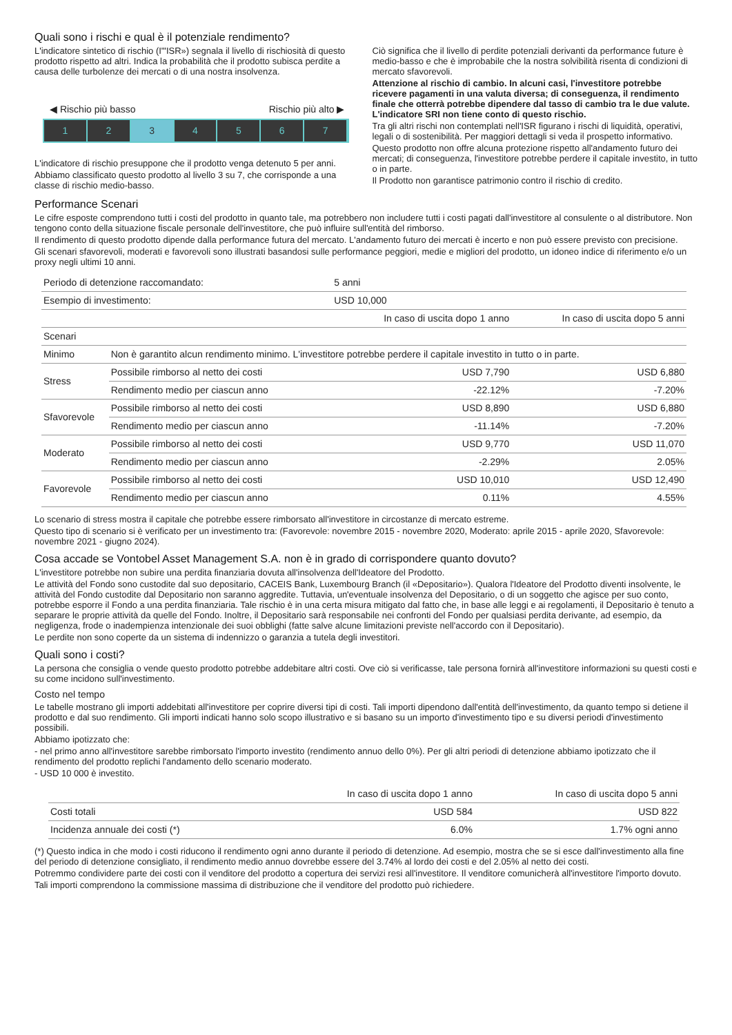Quali sono i rischi e qual è il potenziale rendimento?
L'indicatore sintetico di rischio (I'"ISR») segnala il livello di rischiosità di questo prodotto rispetto ad altri. Indica la probabilità che il prodotto subisca perdite a causa delle turbolenze dei mercati o di una nostra insolvenza.
◀ Rischio più basso Rischio più alto ▶
1 2 3 4 5 6 7
L'indicatore di rischio presuppone che il prodotto venga detenuto 5 per anni.
Abbiamo classificato questo prodotto al livello 3 su 7, che corrisponde a una classe di rischio medio-basso.
Ciò significa che il livello di perdite potenziali derivanti da performance future è medio-basso e che è improbabile che la nostra solvibilità risenta di condizioni di mercato sfavorevoli.
Attenzione al rischio di cambio. In alcuni casi, l'investitore potrebbe ricevere pagamenti in una valuta diversa; di conseguenza, il rendimento finale che otterrà potrebbe dipendere dal tasso di cambio tra le due valute. L'indicatore SRI non tiene conto di questo rischio.
Tra gli altri rischi non contemplati nell'ISR figurano i rischi di liquidità, operativi, legali o di sostenibilità. Per maggiori dettagli si veda il prospetto informativo.
Questo prodotto non offre alcuna protezione rispetto all'andamento futuro dei mercati; di conseguenza, l'investitore potrebbe perdere il capitale investito, in tutto o in parte.
Il Prodotto non garantisce patrimonio contro il rischio di credito.
Performance Scenari
Le cifre esposte comprendono tutti i costi del prodotto in quanto tale, ma potrebbero non includere tutti i costi pagati dall'investitore al consulente o al distributore. Non tengono conto della situazione fiscale personale dell'investitore, che può influire sull'entità del rimborso.
Il rendimento di questo prodotto dipende dalla performance futura del mercato. L'andamento futuro dei mercati è incerto e non può essere previsto con precisione.
Gli scenari sfavorevoli, moderati e favorevoli sono illustrati basandosi sulle performance peggiori, medie e migliori del prodotto, un idoneo indice di riferimento e/o un proxy negli ultimi 10 anni.
| Periodo di detenzione raccomandato: | | 5 anni | |
| Esempio di investimento: | | USD 10,000 | |
| | | In caso di uscita dopo 1 anno | In caso di uscita dopo 5 anni |
| Scenari | | | |
| Minimo | Non è garantito alcun rendimento minimo. L'investitore potrebbe perdere il capitale investito in tutto o in parte. | | |
| Stress | Possibile rimborso al netto dei costi | USD 7,790 | USD 6,880 |
| | Rendimento medio per ciascun anno | -22.12% | -7.20% |
| Sfavorevole | Possibile rimborso al netto dei costi | USD 8,890 | USD 6,880 |
| | Rendimento medio per ciascun anno | -11.14% | -7.20% |
| Moderato | Possibile rimborso al netto dei costi | USD 9,770 | USD 11,070 |
| | Rendimento medio per ciascun anno | -2.29% | 2.05% |
| Favorevole | Possibile rimborso al netto dei costi | USD 10,010 | USD 12,490 |
| | Rendimento medio per ciascun anno | 0.11% | 4.55% |
Lo scenario di stress mostra il capitale che potrebbe essere rimborsato all'investitore in circostanze di mercato estreme.
Questo tipo di scenario si è verificato per un investimento tra: (Favorevole: novembre 2015 - novembre 2020, Moderato: aprile 2015 - aprile 2020, Sfavorevole: novembre 2021 - giugno 2024).
Cosa accade se Vontobel Asset Management S.A. non è in grado di corrispondere quanto dovuto?
L'investitore potrebbe non subire una perdita finanziaria dovuta all'insolvenza dell'Ideatore del Prodotto.
Le attività del Fondo sono custodite dal suo depositario, CACEIS Bank, Luxembourg Branch (il «Depositario»). Qualora l'Ideatore del Prodotto diventi insolvente, le attività del Fondo custodite dal Depositario non saranno aggredite. Tuttavia, un'eventuale insolvenza del Depositario, o di un soggetto che agisce per suo conto, potrebbe esporre il Fondo a una perdita finanziaria. Tale rischio è in una certa misura mitigato dal fatto che, in base alle leggi e ai regolamenti, il Depositario è tenuto a separare le proprie attività da quelle del Fondo. Inoltre, il Depositario sarà responsabile nei confronti del Fondo per qualsiasi perdita derivante, ad esempio, da negligenza, frode o inadempienza intenzionale dei suoi obblighi (fatte salve alcune limitazioni previste nell'accordo con il Depositario).
Le perdite non sono coperte da un sistema di indennizzo o garanzia a tutela degli investitori.
Quali sono i costi?
La persona che consiglia o vende questo prodotto potrebbe addebitare altri costi. Ove ciò si verificasse, tale persona fornirà all'investitore informazioni su questi costi e su come incidono sull'investimento.
Costo nel tempo
Le tabelle mostrano gli importi addebitati all'investitore per coprire diversi tipi di costi. Tali importi dipendono dall'entità dell'investimento, da quanto tempo si detiene il prodotto e dal suo rendimento. Gli importi indicati hanno solo scopo illustrativo e si basano su un importo d'investimento tipo e su diversi periodi d'investimento possibili.
Abbiamo ipotizzato che:
- nel primo anno all'investitore sarebbe rimborsato l'importo investito (rendimento annuo dello 0%). Per gli altri periodi di detenzione abbiamo ipotizzato che il rendimento del prodotto replichi l'andamento dello scenario moderato.
- USD 10 000 è investito.
| | In caso di uscita dopo 1 anno | In caso di uscita dopo 5 anni |
| --- | --- | --- |
| Costi totali | USD 584 | USD 822 |
| Incidenza annuale dei costi (*) | 6.0% | 1.7% ogni anno |
(*) Questo indica in che modo i costi riducono il rendimento ogni anno durante il periodo di detenzione. Ad esempio, mostra che se si esce dall'investimento alla fine del periodo di detenzione consigliato, il rendimento medio annuo dovrebbe essere del 3.74% al lordo dei costi e del 2.05% al netto dei costi.
Potremmo condividere parte dei costi con il venditore del prodotto a copertura dei servizi resi all'investitore. Il venditore comunicherà all'investitore l'importo dovuto.
Tali importi comprendono la commissione massima di distribuzione che il venditore del prodotto può richiedere.